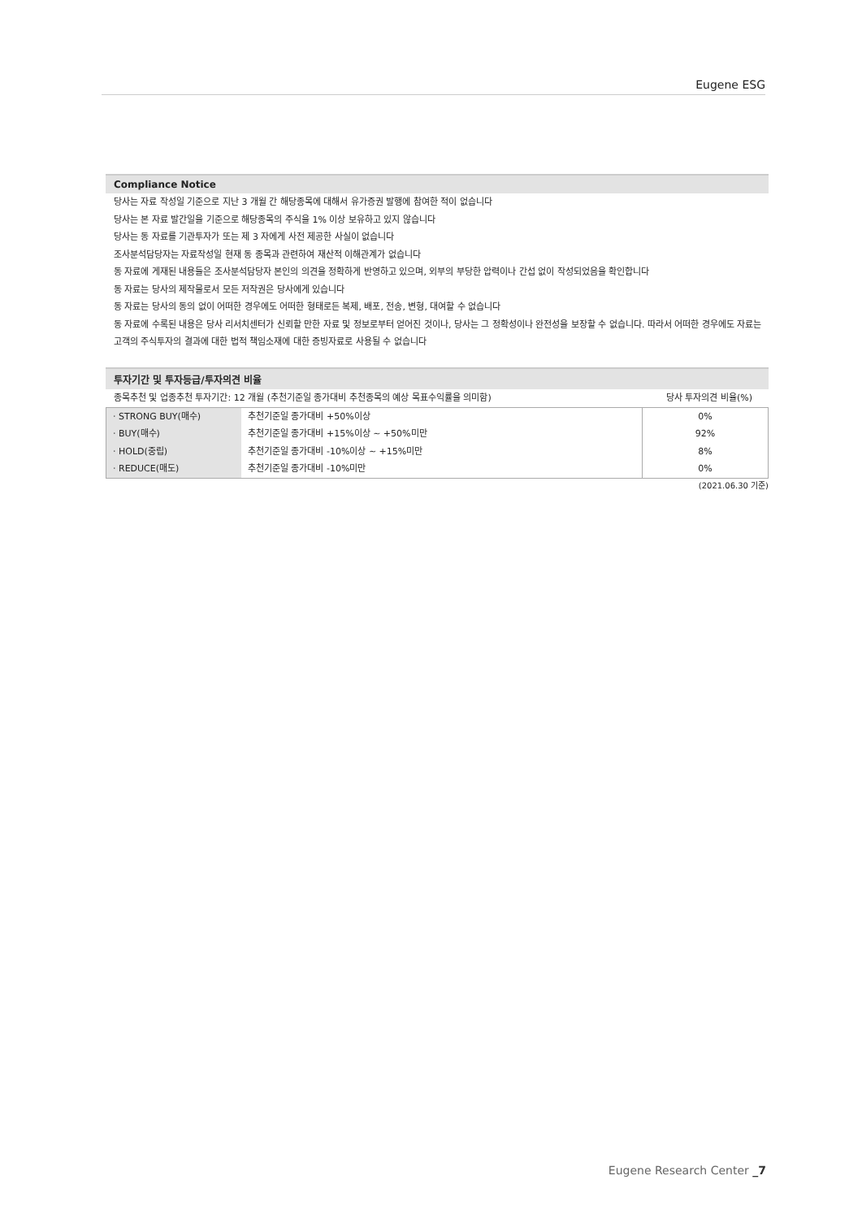Eugene ESG
Compliance Notice
당사는 자료 작성일 기준으로 지난 3 개월 간 해당종목에 대해서 유가증권 발행에 참여한 적이 없습니다
당사는 본 자료 발간일을 기준으로 해당종목의 주식을 1% 이상 보유하고 있지 않습니다
당사는 동 자료를 기관투자가 또는 제 3 자에게 사전 제공한 사실이 없습니다
조사분석담당자는 자료작성일 현재 동 종목과 관련하여 재산적 이해관계가 없습니다
동 자료에 게재된 내용들은 조사분석담당자 본인의 의견을 정확하게 반영하고 있으며, 외부의 부당한 압력이나 간섭 없이 작성되었음을 확인합니다
동 자료는 당사의 제작물로서 모든 저작권은 당사에게 있습니다
동 자료는 당사의 동의 없이 어떠한 경우에도 어떠한 형태로든 복제, 배포, 전송, 변형, 대여할 수 없습니다
동 자료에 수록된 내용은 당사 리서치센터가 신뢰할 만한 자료 및 정보로부터 얻어진 것이나, 당사는 그 정확성이나 완전성을 보장할 수 없습니다. 따라서 어떠한 경우에도 자료는 고객의 주식투자의 결과에 대한 법적 책임소재에 대한 증빙자료로 사용될 수 없습니다
투자기간 및 투자등급/투자의견 비율
종목추천 및 업종추천 투자기간: 12 개월 (추천기준일 종가대비 추천종목의 예상 목표수익률을 의미함) 당사 투자의견 비율(%)
| · STRONG BUY(매수) | 추천기준일 종가대비 +50%이상 | 0% |
| · BUY(매수) | 추천기준일 종가대비 +15%이상 ~ +50%미만 | 92% |
| · HOLD(중립) | 추천기준일 종가대비 -10%이상 ~ +15%미만 | 8% |
| · REDUCE(매도) | 추천기준일 종가대비 -10%미만 | 0% |
(2021.06.30 기준)
Eugene Research Center _7